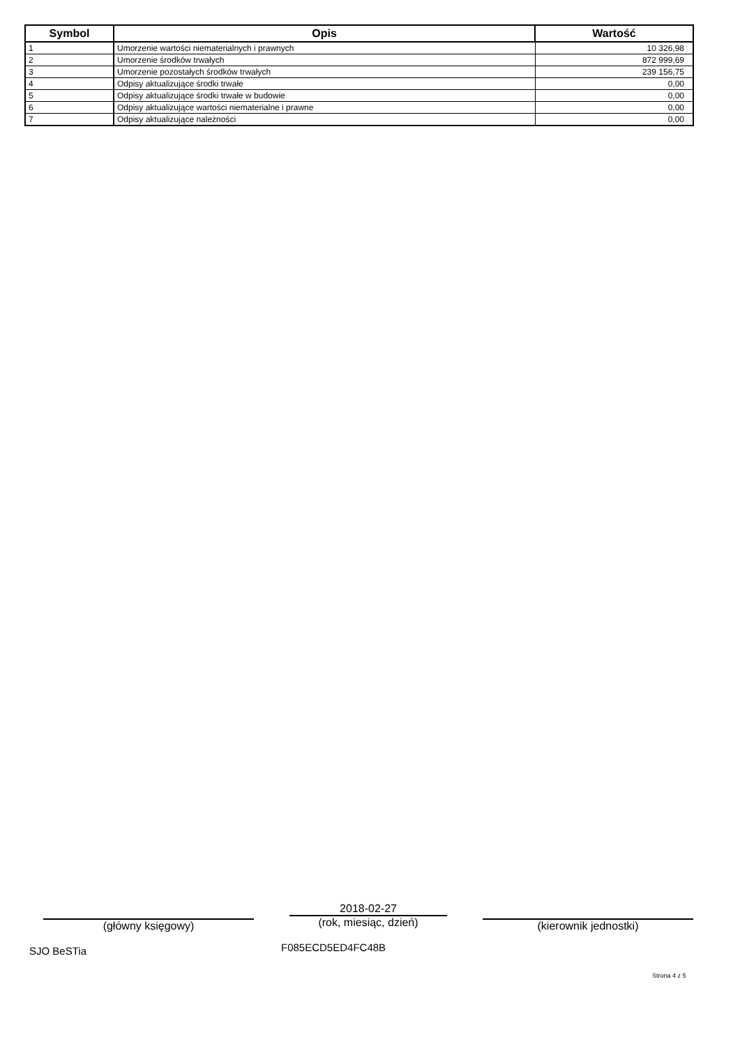| Symbol | Opis | Wartość |
| --- | --- | --- |
| 1 | Umorzenie wartości niematerialnych i prawnych | 10 326,98 |
| 2 | Umorzenie środków trwałych | 872 999,69 |
| 3 | Umorzenie pozostałych środków trwałych | 239 156,75 |
| 4 | Odpisy aktualizujące środki trwałe | 0,00 |
| 5 | Odpisy aktualizujące środki trwałe w budowie | 0,00 |
| 6 | Odpisy aktualizujące wartości niematerialne i prawne | 0,00 |
| 7 | Odpisy aktualizujące należności | 0,00 |
(główny księgowy)
2018-02-27
(rok, miesiąc, dzień)
(kierownik jednostki)
SJO BeSTia F085ECD5ED4FC48B
Strona 4 z 5